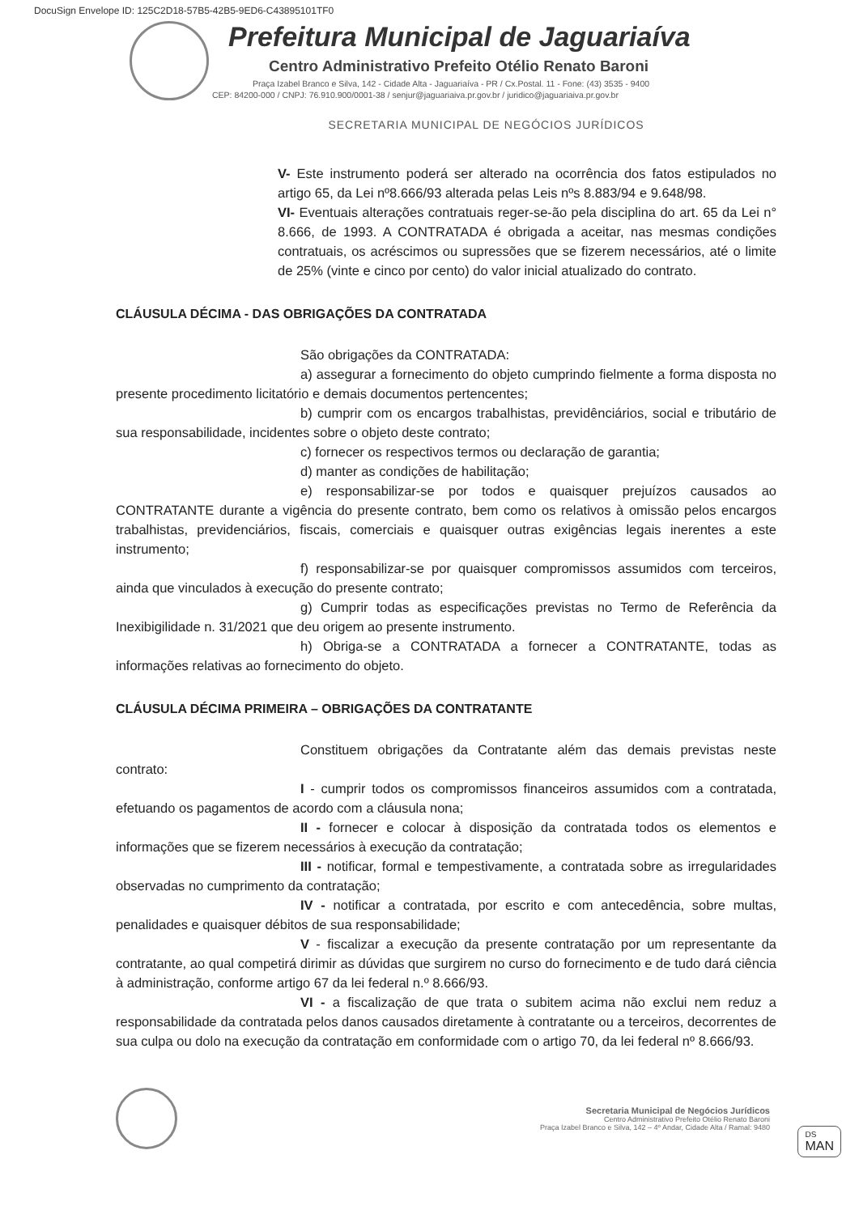DocuSign Envelope ID: 125C2D18-57B5-42B5-9ED6-C43895101TF0
Prefeitura Municipal de Jaguariaíva
Centro Administrativo Prefeito Otélio Renato Baroni
Praça Izabel Branco e Silva, 142 - Cidade Alta - Jaguariaíva - PR / Cx.Postal. 11 - Fone: (43) 3535 - 9400
CEP: 84200-000 / CNPJ: 76.910.900/0001-38 / senjur@jaguariaiva.pr.gov.br / juridico@jaguariaiva.pr.gov.br
SECRETARIA MUNICIPAL DE NEGÓCIOS JURÍDICOS
V- Este instrumento poderá ser alterado na ocorrência dos fatos estipulados no artigo 65, da Lei nº8.666/93 alterada pelas Leis nºs 8.883/94 e 9.648/98.
VI- Eventuais alterações contratuais reger-se-ão pela disciplina do art. 65 da Lei n° 8.666, de 1993. A CONTRATADA é obrigada a aceitar, nas mesmas condições contratuais, os acréscimos ou supressões que se fizerem necessários, até o limite de 25% (vinte e cinco por cento) do valor inicial atualizado do contrato.
CLÁUSULA DÉCIMA - DAS OBRIGAÇÕES DA CONTRATADA
São obrigações da CONTRATADA:
a) assegurar a fornecimento do objeto cumprindo fielmente a forma disposta no presente procedimento licitatório e demais documentos pertencentes;
b) cumprir com os encargos trabalhistas, previdênciários, social e tributário de sua responsabilidade, incidentes sobre o objeto deste contrato;
c) fornecer os respectivos termos ou declaração de garantia;
d) manter as condições de habilitação;
e) responsabilizar-se por todos e quaisquer prejuízos causados ao CONTRATANTE durante a vigência do presente contrato, bem como os relativos à omissão pelos encargos trabalhistas, previdenciários, fiscais, comerciais e quaisquer outras exigências legais inerentes a este instrumento;
f) responsabilizar-se por quaisquer compromissos assumidos com terceiros, ainda que vinculados à execução do presente contrato;
g) Cumprir todas as especificações previstas no Termo de Referência da Inexibigilidade n. 31/2021 que deu origem ao presente instrumento.
h) Obriga-se a CONTRATADA a fornecer a CONTRATANTE, todas as informações relativas ao fornecimento do objeto.
CLÁUSULA DÉCIMA PRIMEIRA – OBRIGAÇÕES DA CONTRATANTE
Constituem obrigações da Contratante além das demais previstas neste contrato:
I - cumprir todos os compromissos financeiros assumidos com a contratada, efetuando os pagamentos de acordo com a cláusula nona;
II - fornecer e colocar à disposição da contratada todos os elementos e informações que se fizerem necessários à execução da contratação;
III - notificar, formal e tempestivamente, a contratada sobre as irregularidades observadas no cumprimento da contratação;
IV - notificar a contratada, por escrito e com antecedência, sobre multas, penalidades e quaisquer débitos de sua responsabilidade;
V - fiscalizar a execução da presente contratação por um representante da contratante, ao qual competirá dirimir as dúvidas que surgirem no curso do fornecimento e de tudo dará ciência à administração, conforme artigo 67 da lei federal n.º 8.666/93.
VI - a fiscalização de que trata o subitem acima não exclui nem reduz a responsabilidade da contratada pelos danos causados diretamente à contratante ou a terceiros, decorrentes de sua culpa ou dolo na execução da contratação em conformidade com o artigo 70, da lei federal nº 8.666/93.
Secretaria Municipal de Negócios Jurídicos
Centro Administrativo Prefeito Otélio Renato Baroni
Praça Izabel Branco e Silva, 142 – 4º Andar, Cidade Alta / Ramal: 9480
DS
MAN